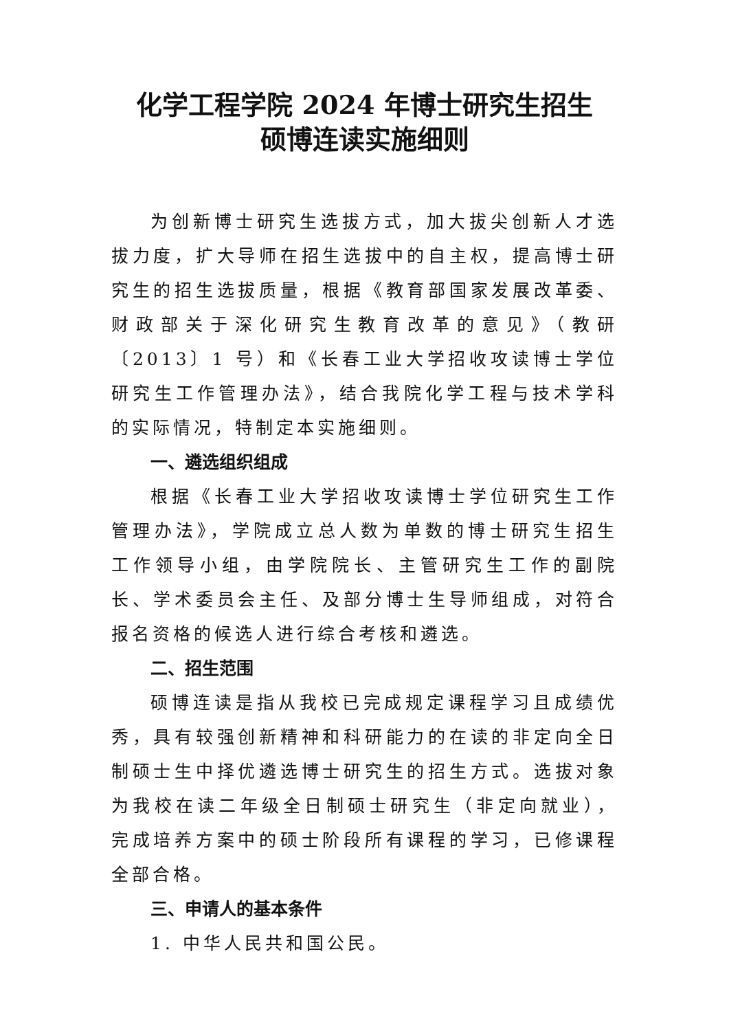化学工程学院 2024 年博士研究生招生
硕博连读实施细则
为创新博士研究生选拔方式，加大拔尖创新人才选拔力度，扩大导师在招生选拔中的自主权，提高博士研究生的招生选拔质量，根据《教育部国家发展改革委、财政部关于深化研究生教育改革的意见》（教研〔2013〕1 号）和《长春工业大学招收攻读博士学位研究生工作管理办法》，结合我院化学工程与技术学科的实际情况，特制定本实施细则。
一、遴选组织组成
根据《长春工业大学招收攻读博士学位研究生工作管理办法》，学院成立总人数为单数的博士研究生招生工作领导小组，由学院院长、主管研究生工作的副院长、学术委员会主任、及部分博士生导师组成，对符合报名资格的候选人进行综合考核和遴选。
二、招生范围
硕博连读是指从我校已完成规定课程学习且成绩优秀，具有较强创新精神和科研能力的在读的非定向全日制硕士生中择优遴选博士研究生的招生方式。选拔对象为我校在读二年级全日制硕士研究生（非定向就业），完成培养方案中的硕士阶段所有课程的学习，已修课程全部合格。
三、申请人的基本条件
1. 中华人民共和国公民。